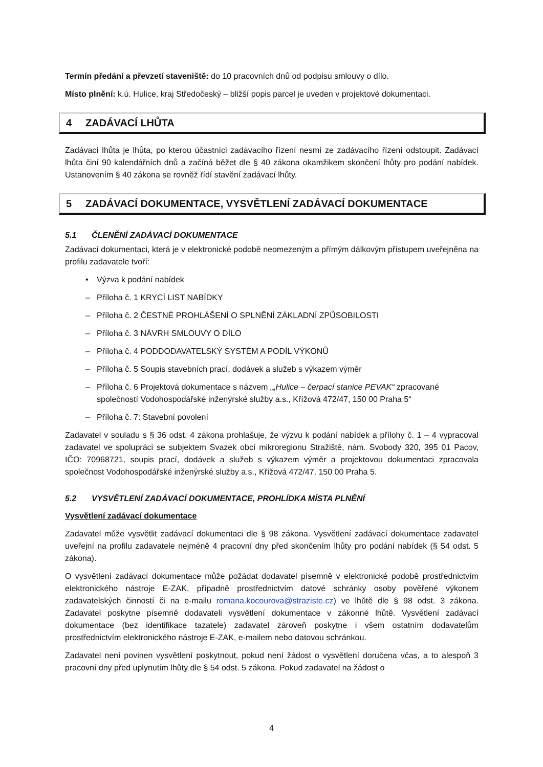Termín předání a převzetí staveniště: do 10 pracovních dnů od podpisu smlouvy o dílo.
Místo plnění: k.ú. Hulice, kraj Středočeský – bližší popis parcel je uveden v projektové dokumentaci.
4 ZADÁVACÍ LHŮTA
Zadávací lhůta je lhůta, po kterou účastníci zadávacího řízení nesmí ze zadávacího řízení odstoupit. Zadávací lhůta činí 90 kalendářních dnů a začíná běžet dle § 40 zákona okamžikem skončení lhůty pro podání nabídek. Ustanovením § 40 zákona se rovněž řídí stavění zadávací lhůty.
5 ZADÁVACÍ DOKUMENTACE, VYSVĚTLENÍ ZADÁVACÍ DOKUMENTACE
5.1 ČLENĚNÍ ZADÁVACÍ DOKUMENTACE
Zadávací dokumentaci, která je v elektronické podobě neomezeným a přímým dálkovým přístupem uveřejněna na profilu zadavatele tvoří:
• Výzva k podání nabídek
– Příloha č. 1 KRYCÍ LIST NABÍDKY
– Příloha č. 2 ČESTNÉ PROHLÁŠENÍ O SPLNĚNÍ ZÁKLADNÍ ZPŮSOBILOSTI
– Příloha č. 3 NÁVRH SMLOUVY O DÍLO
– Příloha č. 4 PODDODAVATELSKÝ SYSTÉM A PODÍL VÝKONŮ
– Příloha č. 5 Soupis stavebních prací, dodávek a služeb s výkazem výměr
– Příloha č. 6 Projektová dokumentace s názvem „„Hulice – čerpací stanice PEVAK“ zpracované společností Vodohospodářské inženýrské služby a.s., Křížová 472/47, 150 00 Praha 5“
– Příloha č. 7: Stavební povolení
Zadavatel v souladu s § 36 odst. 4 zákona prohlašuje, že výzvu k podání nabídek a přílohy č. 1 – 4 vypracoval zadavatel ve spolupráci se subjektem Svazek obcí mikroregionu Stražiště, nám. Svobody 320, 395 01 Pacov, IČO: 70968721, soupis prací, dodávek a služeb s výkazem výměr a projektovou dokumentaci zpracovala společnost Vodohospodářské inženýrské služby a.s., Křížová 472/47, 150 00 Praha 5.
5.2 VYSVĚTLENÍ ZADÁVACÍ DOKUMENTACE, PROHLÍDKA MÍSTA PLNĚNÍ
Vysvětlení zadávací dokumentace
Zadavatel může vysvětlit zadávací dokumentaci dle § 98 zákona. Vysvětlení zadávací dokumentace zadavatel uveřejní na profilu zadavatele nejméně 4 pracovní dny před skončením lhůty pro podání nabídek (§ 54 odst. 5 zákona).
O vysvětlení zadávací dokumentace může požádat dodavatel písemně v elektronické podobě prostřednictvím elektronického nástroje E-ZAK, případně prostřednictvím datové schránky osoby pověřené výkonem zadavatelských činností či na e-mailu romana.kocourova@straziste.cz) ve lhůtě dle § 98 odst. 3 zákona. Zadavatel poskytne písemně dodavateli vysvětlení dokumentace v zákonné lhůtě. Vysvětlení zadávací dokumentace (bez identifikace tazatele) zadavatel zároveň poskytne i všem ostatním dodavatelům prostřednictvím elektronického nástroje E-ZAK, e-mailem nebo datovou schránkou.
Zadavatel není povinen vysvětlení poskytnout, pokud není žádost o vysvětlení doručena včas, a to alespoň 3 pracovní dny před uplynutím lhůty dle § 54 odst. 5 zákona. Pokud zadavatel na žádost o
4